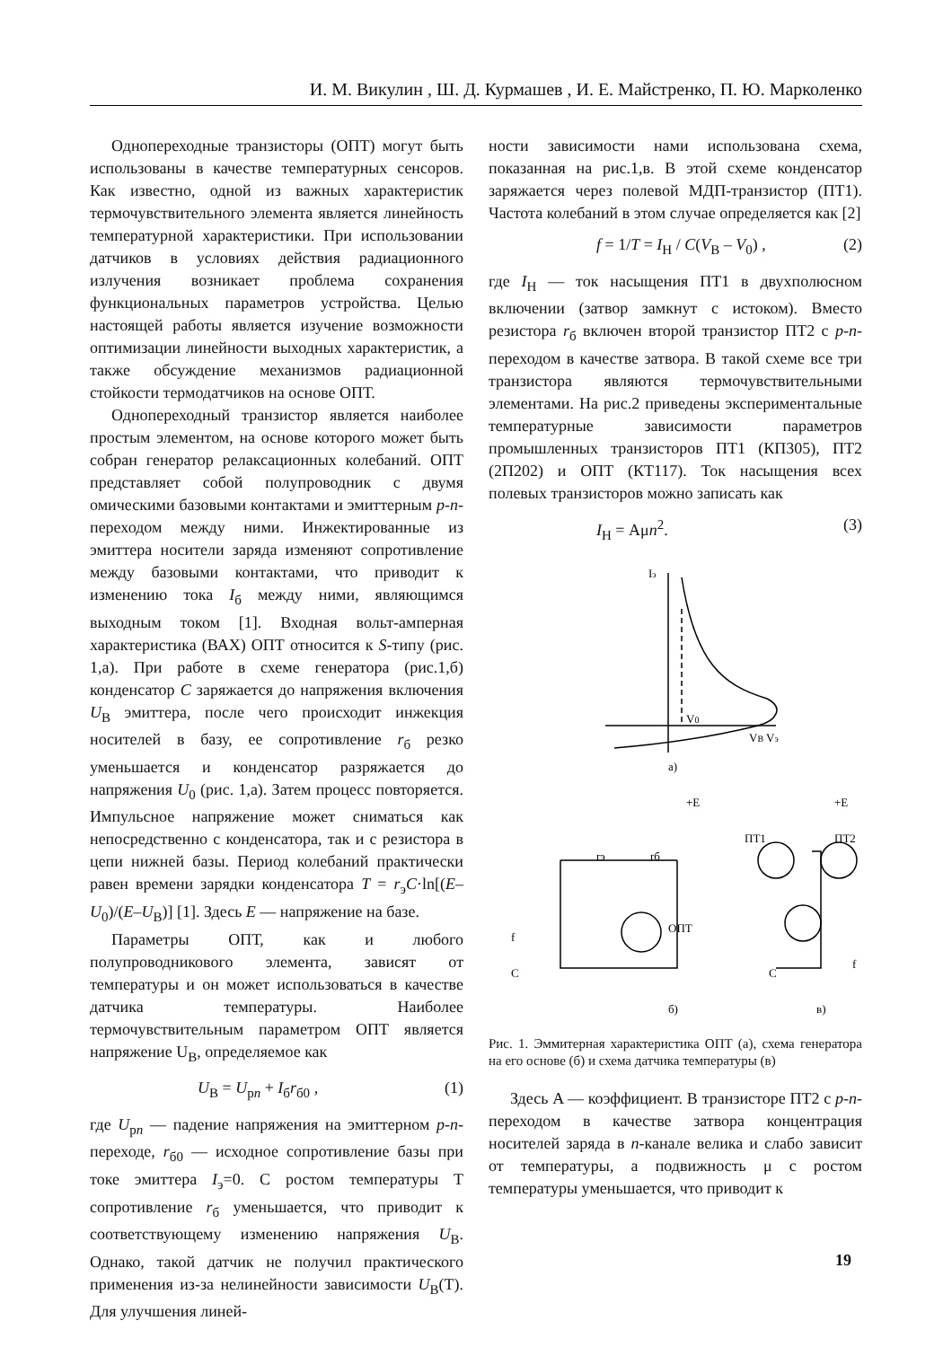И. М. Викулин , Ш. Д. Курмашев , И. Е. Майстренко, П. Ю. Марколенко
Однопереходные транзисторы (ОПТ) могут быть использованы в качестве температурных сенсоров. Как известно, одной из важных характеристик термочувствительного элемента является линейность температурной характеристики. При использовании датчиков в условиях действия радиационного излучения возникает проблема сохранения функциональных параметров устройства. Целью настоящей работы является изучение возможности оптимизации линейности выходных характеристик, а также обсуждение механизмов радиационной стойкости термодатчиков на основе ОПТ.
Однопереходный транзистор является наиболее простым элементом, на основе которого может быть собран генератор релаксационных колебаний. ОПТ представляет собой полупроводник с двумя омическими базовыми контактами и эмиттерным p-n-переходом между ними. Инжектированные из эмиттера носители заряда изменяют сопротивление между базовыми контактами, что приводит к изменению тока I<sub>б</sub> между ними, являющимся выходным током [1]. Входная вольт-амперная характеристика (ВАХ) ОПТ относится к S-типу (рис. 1,а). При работе в схеме генератора (рис.1,б) конденсатор C заряжается до напряжения включения U<sub>В</sub> эмиттера, после чего происходит инжекция носителей в базу, ее сопротивление r<sub>б</sub> резко уменьшается и конденсатор разряжается до напряжения U<sub>0</sub> (рис. 1,а). Затем процесс повторяется. Импульсное напряжение может сниматься как непосредственно с конденсатора, так и с резистора в цепи нижней базы. Период колебаний практически равен времени зарядки конденсатора T = r<sub>э</sub>C·ln[(E–U<sub>0</sub>)/(E–U<sub>В</sub>)] [1]. Здесь E — напряжение на базе.
Параметры ОПТ, как и любого полупроводникового элемента, зависят от температуры и он может использоваться в качестве датчика температуры. Наиболее термочувствительным параметром ОПТ является напряжение U<sub>В</sub>, определяемое как
U<sub>В</sub> = U<sub>pn</sub> + I<sub>б</sub>r<sub>б0</sub> , (1)
где U<sub>pn</sub> — падение напряжения на эмиттерном p-n- переходе, r<sub>б0</sub> — исходное сопротивление базы при токе эмиттера I<sub>э</sub>=0. С ростом температуры Т сопротивление r<sub>б</sub> уменьшается, что приводит к соответствующему изменению напряжения U<sub>В</sub>. Однако, такой датчик не получил практического применения из-за нелинейности зависимости U<sub>В</sub>(T). Для улучшения линей-
ности зависимости нами использована схема, показанная на рис.1,в. В этой схеме конденсатор заряжается через полевой МДП-транзистор (ПТ1). Частота колебаний в этом случае определяется как [2]
f = 1/T = I<sub>H</sub> / C(V<sub>B</sub> – V<sub>0</sub>) , (2)
где I<sub>Н</sub> — ток насыщения ПТ1 в двухполюсном включении (затвор замкнут с истоком). Вместо резистора r<sub>б</sub> включен второй транзистор ПТ2 с p-n-переходом в качестве затвора. В такой схеме все три транзистора являются термочувствительными элементами. На рис.2 приведены экспериментальные температурные зависимости параметров промышленных транзисторов ПТ1 (КП305), ПТ2 (2П202) и ОПТ (КТ117). Ток насыщения всех полевых транзисторов можно записать как
I<sub>Н</sub> = Aμn<sup>2</sup>. (3)
Iэ
V0
VB Vэ
а)
+E
rэ
rб
ОПТ
f
C
б)
+E
ПТ1
ПТ2
C
f
в)
Рис. 1. Эммитерная характеристика ОПТ (а), схема генератора на его основе (б) и схема датчика температуры (в)
Здесь A — коэффициент. В транзисторе ПТ2 с p-n-переходом в качестве затвора концентрация носителей заряда в n-канале велика и слабо зависит от температуры, а подвижность μ с ростом температуры уменьшается, что приводит к
19